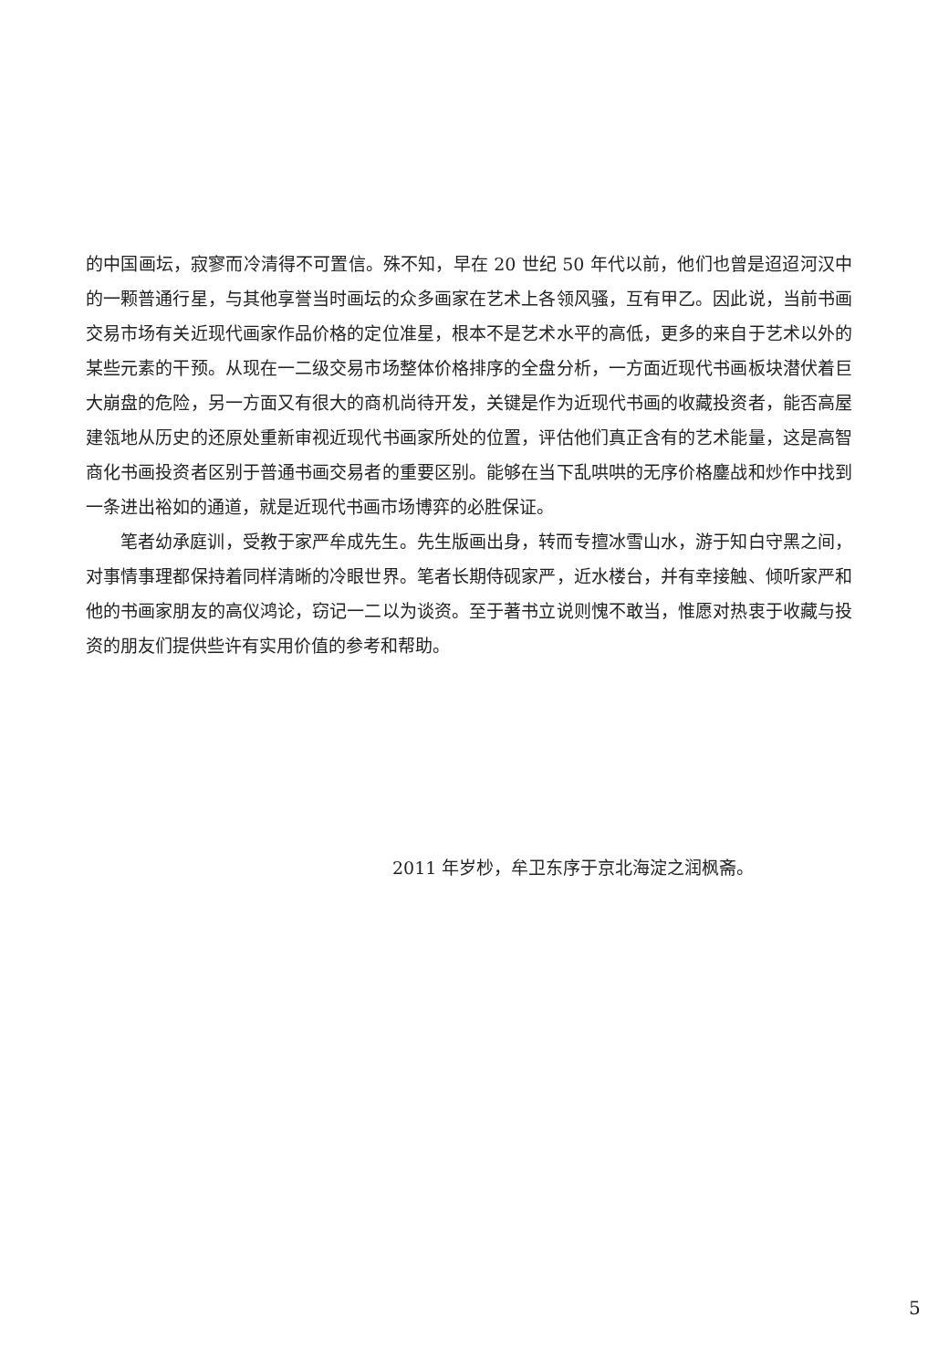的中国画坛，寂寥而冷清得不可置信。殊不知，早在 20 世纪 50 年代以前，他们也曾是迢迢河汉中的一颗普通行星，与其他享誉当时画坛的众多画家在艺术上各领风骚，互有甲乙。因此说，当前书画交易市场有关近现代画家作品价格的定位准星，根本不是艺术水平的高低，更多的来自于艺术以外的某些元素的干预。从现在一二级交易市场整体价格排序的全盘分析，一方面近现代书画板块潜伏着巨大崩盘的危险，另一方面又有很大的商机尚待开发，关键是作为近现代书画的收藏投资者，能否高屋建瓴地从历史的还原处重新审视近现代书画家所处的位置，评估他们真正含有的艺术能量，这是高智商化书画投资者区别于普通书画交易者的重要区别。能够在当下乱哄哄的无序价格鏖战和炒作中找到一条进出裕如的通道，就是近现代书画市场博弈的必胜保证。
笔者幼承庭训，受教于家严牟成先生。先生版画出身，转而专擅冰雪山水，游于知白守黑之间，对事情事理都保持着同样清晰的冷眼世界。笔者长期侍砚家严，近水楼台，并有幸接触、倾听家严和他的书画家朋友的高仪鸿论，窃记一二以为谈资。至于著书立说则愧不敢当，惟愿对热衷于收藏与投资的朋友们提供些许有实用价值的参考和帮助。
2011 年岁杪，牟卫东序于京北海淀之润枫斋。
5